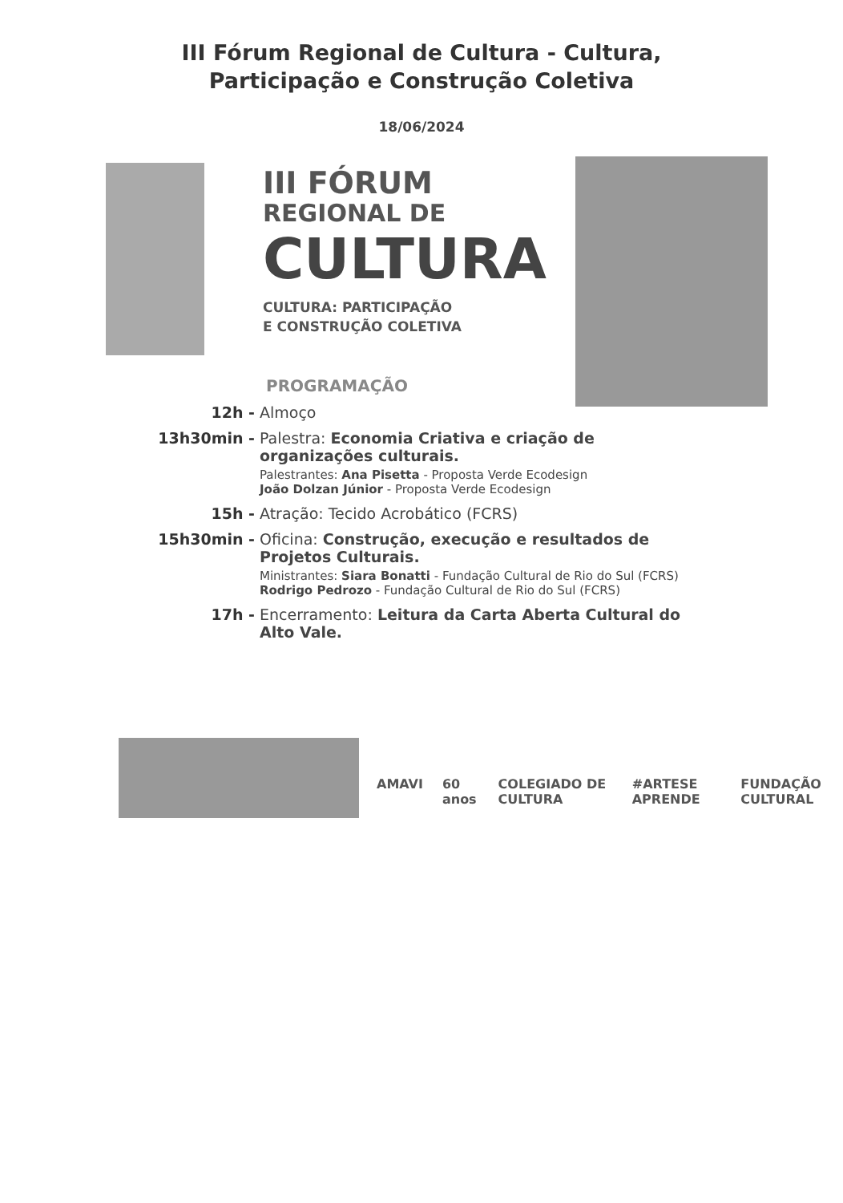III Fórum Regional de Cultura - Cultura,
Participação e Construção Coletiva
18/06/2024
III FÓRUM
REGIONAL DE
CULTURA
CULTURA: PARTICIPAÇÃO
E CONSTRUÇÃO COLETIVA
PROGRAMAÇÃO
12h - Almoço
13h30min - Palestra: Economia Criativa e criação de organizações culturais.
Palestrantes: Ana Pisetta - Proposta Verde Ecodesign
João Dolzan Júnior - Proposta Verde Ecodesign
15h - Atração: Tecido Acrobático (FCRS)
15h30min - Oficina: Construção, execução e resultados de Projetos Culturais.
Ministrantes: Siara Bonatti - Fundação Cultural de Rio do Sul (FCRS)
Rodrigo Pedrozo - Fundação Cultural de Rio do Sul (FCRS)
17h - Encerramento: Leitura da Carta Aberta Cultural do Alto Vale.
AMAVI 60 anos COLEGIADO DE CULTURA #ARTESE APRENDE FUNDAÇÃO CULTURAL